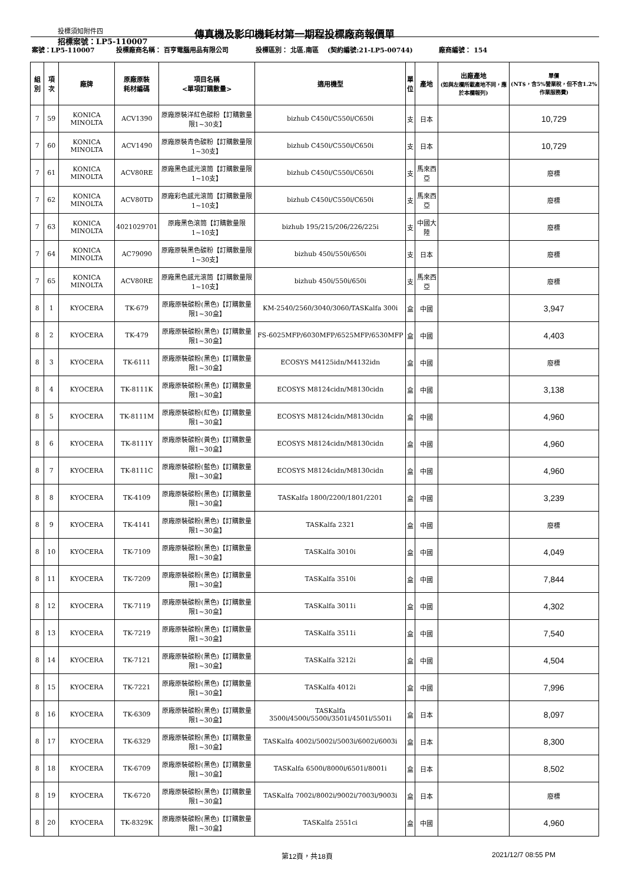投標須知附件四
招標案號：LP5-110007
傳真機及影印機耗材第一期程投標廠商報價單
| 案號：LP5-110007 | | | 投標廠商名稱： 百亨電腦用品有限公司 | | 投標區別： 北區.南區 (契約編號:21-LP5-00744) | | | 廠商編號： 154 | |
| 組別 | 項次 | 廠牌 | 原廠原裝 耗材編碼 | 項目名稱 <單項訂購數量> | 適用機型 | 單 位 | 產地 | 出廠產地 (如與左欄所載產地不同，應於本欄報列) | 單價 (NT$，含5%營業稅，但不含1.2%作業服務費) |
| 7 | 59 | KONICA MINOLTA | ACV1390 | 原廠原裝洋紅色碳粉【訂購數量限1~30支】 | bizhub C450i/C550i/C650i | 支 | 日本 | | 10,729 |
| 7 | 60 | KONICA MINOLTA | ACV1490 | 原廠原裝青色碳粉【訂購數量限1~30支】 | bizhub C450i/C550i/C650i | 支 | 日本 | | 10,729 |
| 7 | 61 | KONICA MINOLTA | ACV80RE | 原廠黑色感光滾筒【訂購數量限1~10支】 | bizhub C450i/C550i/C650i | 支 | 馬來西亞 | | 廢標 |
| 7 | 62 | KONICA MINOLTA | ACV80TD | 原廠彩色感光滾筒【訂購數量限1~10支】 | bizhub C450i/C550i/C650i | 支 | 馬來西亞 | | 廢標 |
| 7 | 63 | KONICA MINOLTA | 4021029701 | 原廠黑色滾筒【訂購數量限1~10支】 | bizhub 195/215/206/226/225i | 支 | 中國大陸 | | 廢標 |
| 7 | 64 | KONICA MINOLTA | AC79090 | 原廠原裝黑色碳粉【訂購數量限1~30支】 | bizhub 450i/550i/650i | 支 | 日本 | | 廢標 |
| 7 | 65 | KONICA MINOLTA | ACV80RE | 原廠黑色感光滾筒【訂購數量限1~10支】 | bizhub 450i/550i/650i | 支 | 馬來西亞 | | 廢標 |
| 8 | 1 | KYOCERA | TK-679 | 原廠原裝碳粉(黑色)【訂購數量限1~30盒】 | KM-2540/2560/3040/3060/TASKalfa 300i | 盒 | 中國 | | 3,947 |
| 8 | 2 | KYOCERA | TK-479 | 原廠原裝碳粉(黑色)【訂購數量限1~30盒】 | FS-6025MFP/6030MFP/6525MFP/6530MFP | 盒 | 中國 | | 4,403 |
| 8 | 3 | KYOCERA | TK-6111 | 原廠原裝碳粉(黑色)【訂購數量限1~30盒】 | ECOSYS M4125idn/M4132idn | 盒 | 中國 | | 廢標 |
| 8 | 4 | KYOCERA | TK-8111K | 原廠原裝碳粉(黑色)【訂購數量限1~30盒】 | ECOSYS M8124cidn/M8130cidn | 盒 | 中國 | | 3,138 |
| 8 | 5 | KYOCERA | TK-8111M | 原廠原裝碳粉(紅色)【訂購數量限1~30盒】 | ECOSYS M8124cidn/M8130cidn | 盒 | 中國 | | 4,960 |
| 8 | 6 | KYOCERA | TK-8111Y | 原廠原裝碳粉(黃色)【訂購數量限1~30盒】 | ECOSYS M8124cidn/M8130cidn | 盒 | 中國 | | 4,960 |
| 8 | 7 | KYOCERA | TK-8111C | 原廠原裝碳粉(藍色)【訂購數量限1~30盒】 | ECOSYS M8124cidn/M8130cidn | 盒 | 中國 | | 4,960 |
| 8 | 8 | KYOCERA | TK-4109 | 原廠原裝碳粉(黑色)【訂購數量限1~30盒】 | TASKalfa 1800/2200/1801/2201 | 盒 | 中國 | | 3,239 |
| 8 | 9 | KYOCERA | TK-4141 | 原廠原裝碳粉(黑色)【訂購數量限1~30盒】 | TASKalfa 2321 | 盒 | 中國 | | 廢標 |
| 8 | 10 | KYOCERA | TK-7109 | 原廠原裝碳粉(黑色)【訂購數量限1~30盒】 | TASKalfa 3010i | 盒 | 中國 | | 4,049 |
| 8 | 11 | KYOCERA | TK-7209 | 原廠原裝碳粉(黑色)【訂購數量限1~30盒】 | TASKalfa 3510i | 盒 | 中國 | | 7,844 |
| 8 | 12 | KYOCERA | TK-7119 | 原廠原裝碳粉(黑色)【訂購數量限1~30盒】 | TASKalfa 3011i | 盒 | 中國 | | 4,302 |
| 8 | 13 | KYOCERA | TK-7219 | 原廠原裝碳粉(黑色)【訂購數量限1~30盒】 | TASKalfa 3511i | 盒 | 中國 | | 7,540 |
| 8 | 14 | KYOCERA | TK-7121 | 原廠原裝碳粉(黑色)【訂購數量限1~30盒】 | TASKalfa 3212i | 盒 | 中國 | | 4,504 |
| 8 | 15 | KYOCERA | TK-7221 | 原廠原裝碳粉(黑色)【訂購數量限1~30盒】 | TASKalfa 4012i | 盒 | 中國 | | 7,996 |
| 8 | 16 | KYOCERA | TK-6309 | 原廠原裝碳粉(黑色)【訂購數量限1~30盒】 | TASKalfa 3500i/4500i/5500i/3501i/4501i/5501i | 盒 | 日本 | | 8,097 |
| 8 | 17 | KYOCERA | TK-6329 | 原廠原裝碳粉(黑色)【訂購數量限1~30盒】 | TASKalfa 4002i/5002i/5003i/6002i/6003i | 盒 | 日本 | | 8,300 |
| 8 | 18 | KYOCERA | TK-6709 | 原廠原裝碳粉(黑色)【訂購數量限1~30盒】 | TASKalfa 6500i/8000i/6501i/8001i | 盒 | 日本 | | 8,502 |
| 8 | 19 | KYOCERA | TK-6720 | 原廠原裝碳粉(黑色)【訂購數量限1~30盒】 | TASKalfa 7002i/8002i/9002i/7003i/9003i | 盒 | 日本 | | 廢標 |
| 8 | 20 | KYOCERA | TK-8329K | 原廠原裝碳粉(黑色)【訂購數量限1~30盒】 | TASKalfa 2551ci | 盒 | 中國 | | 4,960 |
第12頁，共18頁 2021/12/7 08:55 PM